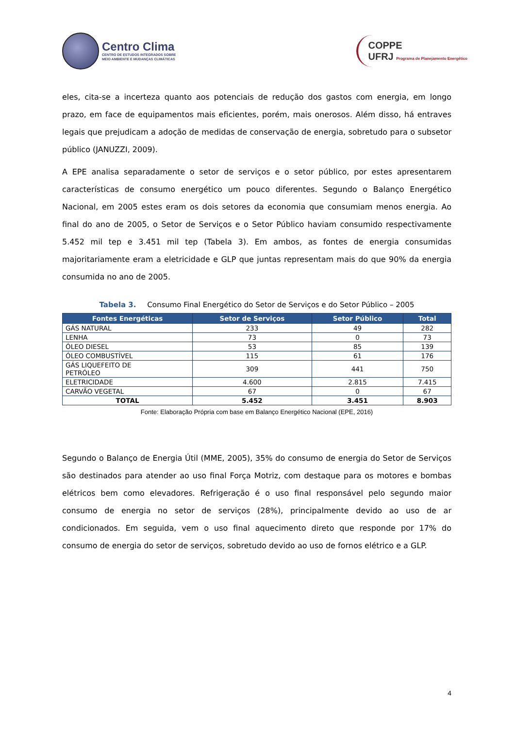Centro Clima
CENTRO DE ESTUDOS INTEGRADOS SOBRE
MEIO AMBIENTE E MUDANÇAS CLIMÁTICAS
COPPE
UFRJ Programa de Planejamento Energético
eles, cita-se a incerteza quanto aos potenciais de redução dos gastos com energia, em longo prazo, em face de equipamentos mais eficientes, porém, mais onerosos. Além disso, há entraves legais que prejudicam a adoção de medidas de conservação de energia, sobretudo para o subsetor público (JANUZZI, 2009).
A EPE analisa separadamente o setor de serviços e o setor público, por estes apresentarem características de consumo energético um pouco diferentes. Segundo o Balanço Energético Nacional, em 2005 estes eram os dois setores da economia que consumiam menos energia. Ao final do ano de 2005, o Setor de Serviços e o Setor Público haviam consumido respectivamente 5.452 mil tep e 3.451 mil tep (Tabela 3). Em ambos, as fontes de energia consumidas majoritariamente eram a eletricidade e GLP que juntas representam mais do que 90% da energia consumida no ano de 2005.
Tabela 3. Consumo Final Energético do Setor de Serviços e do Setor Público – 2005
| Fontes Energéticas | Setor de Serviços | Setor Público | Total |
| --- | --- | --- | --- |
| GÁS NATURAL | 233 | 49 | 282 |
| LENHA | 73 | 0 | 73 |
| ÓLEO DIESEL | 53 | 85 | 139 |
| ÓLEO COMBUSTÍVEL | 115 | 61 | 176 |
| GÁS LIQUEFEITO DE PETRÓLEO | 309 | 441 | 750 |
| ELETRICIDADE | 4.600 | 2.815 | 7.415 |
| CARVÃO VEGETAL | 67 | 0 | 67 |
| TOTAL | 5.452 | 3.451 | 8.903 |
Fonte: Elaboração Própria com base em Balanço Energético Nacional (EPE, 2016)
Segundo o Balanço de Energia Útil (MME, 2005), 35% do consumo de energia do Setor de Serviços são destinados para atender ao uso final Força Motriz, com destaque para os motores e bombas elétricos bem como elevadores. Refrigeração é o uso final responsável pelo segundo maior consumo de energia no setor de serviços (28%), principalmente devido ao uso de ar condicionados. Em seguida, vem o uso final aquecimento direto que responde por 17% do consumo de energia do setor de serviços, sobretudo devido ao uso de fornos elétrico e a GLP.
4